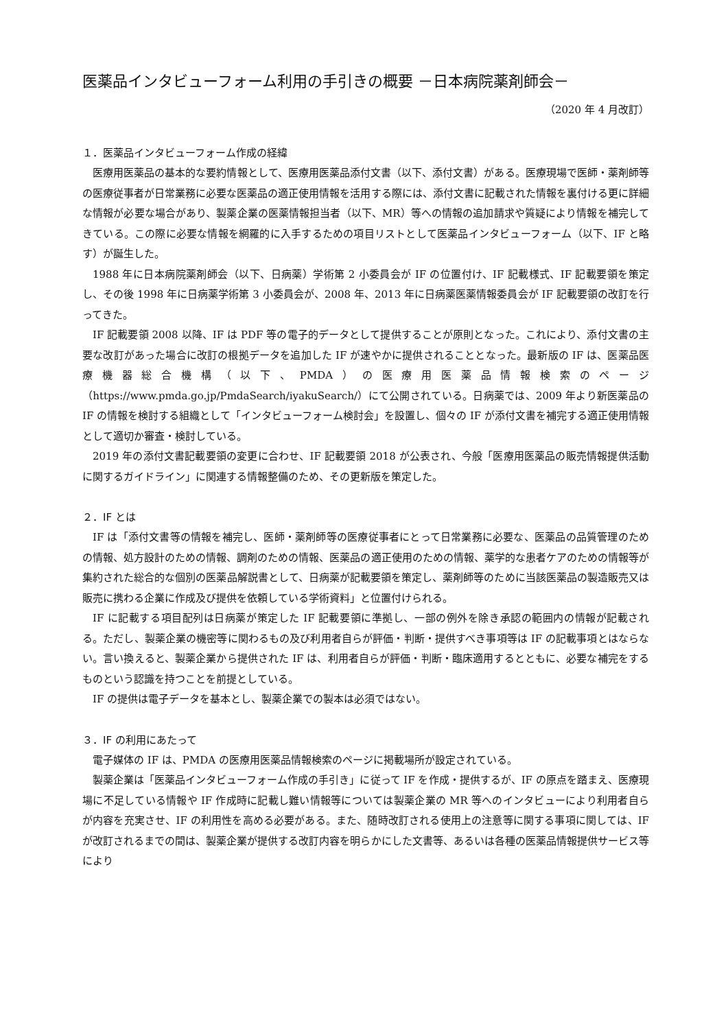医薬品インタビューフォーム利用の手引きの概要 －日本病院薬剤師会－
（2020 年 4 月改訂）
１．医薬品インタビューフォーム作成の経緯
医療用医薬品の基本的な要約情報として、医療用医薬品添付文書（以下、添付文書）がある。医療現場で医師・薬剤師等の医療従事者が日常業務に必要な医薬品の適正使用情報を活用する際には、添付文書に記載された情報を裏付ける更に詳細な情報が必要な場合があり、製薬企業の医薬情報担当者（以下、MR）等への情報の追加請求や質疑により情報を補完してきている。この際に必要な情報を網羅的に入手するための項目リストとして医薬品インタビューフォーム（以下、IF と略す）が誕生した。
1988 年に日本病院薬剤師会（以下、日病薬）学術第 2 小委員会が IF の位置付け、IF 記載様式、IF 記載要領を策定し、その後 1998 年に日病薬学術第 3 小委員会が、2008 年、2013 年に日病薬医薬情報委員会が IF 記載要領の改訂を行ってきた。
IF 記載要領 2008 以降、IF は PDF 等の電子的データとして提供することが原則となった。これにより、添付文書の主要な改訂があった場合に改訂の根拠データを追加した IF が速やかに提供されることとなった。最新版の IF は、医薬品医療機器総合機構（以下、PMDA）の医療用医薬品情報検索のページ（https://www.pmda.go.jp/PmdaSearch/iyakuSearch/）にて公開されている。日病薬では、2009 年より新医薬品の IF の情報を検討する組織として「インタビューフォーム検討会」を設置し、個々の IF が添付文書を補完する適正使用情報として適切か審査・検討している。
2019 年の添付文書記載要領の変更に合わせ、IF 記載要領 2018 が公表され、今般「医療用医薬品の販売情報提供活動に関するガイドライン」に関連する情報整備のため、その更新版を策定した。
２．IF とは
IF は「添付文書等の情報を補完し、医師・薬剤師等の医療従事者にとって日常業務に必要な、医薬品の品質管理のための情報、処方設計のための情報、調剤のための情報、医薬品の適正使用のための情報、薬学的な患者ケアのための情報等が集約された総合的な個別の医薬品解説書として、日病薬が記載要領を策定し、薬剤師等のために当該医薬品の製造販売又は販売に携わる企業に作成及び提供を依頼している学術資料」と位置付けられる。
IF に記載する項目配列は日病薬が策定した IF 記載要領に準拠し、一部の例外を除き承認の範囲内の情報が記載される。ただし、製薬企業の機密等に関わるもの及び利用者自らが評価・判断・提供すべき事項等は IF の記載事項とはならない。言い換えると、製薬企業から提供された IF は、利用者自らが評価・判断・臨床適用するとともに、必要な補完をするものという認識を持つことを前提としている。
IF の提供は電子データを基本とし、製薬企業での製本は必須ではない。
３．IF の利用にあたって
電子媒体の IF は、PMDA の医療用医薬品情報検索のページに掲載場所が設定されている。
製薬企業は「医薬品インタビューフォーム作成の手引き」に従って IF を作成・提供するが、IF の原点を踏まえ、医療現場に不足している情報や IF 作成時に記載し難い情報等については製薬企業の MR 等へのインタビューにより利用者自らが内容を充実させ、IF の利用性を高める必要がある。また、随時改訂される使用上の注意等に関する事項に関しては、IF が改訂されるまでの間は、製薬企業が提供する改訂内容を明らかにした文書等、あるいは各種の医薬品情報提供サービス等により